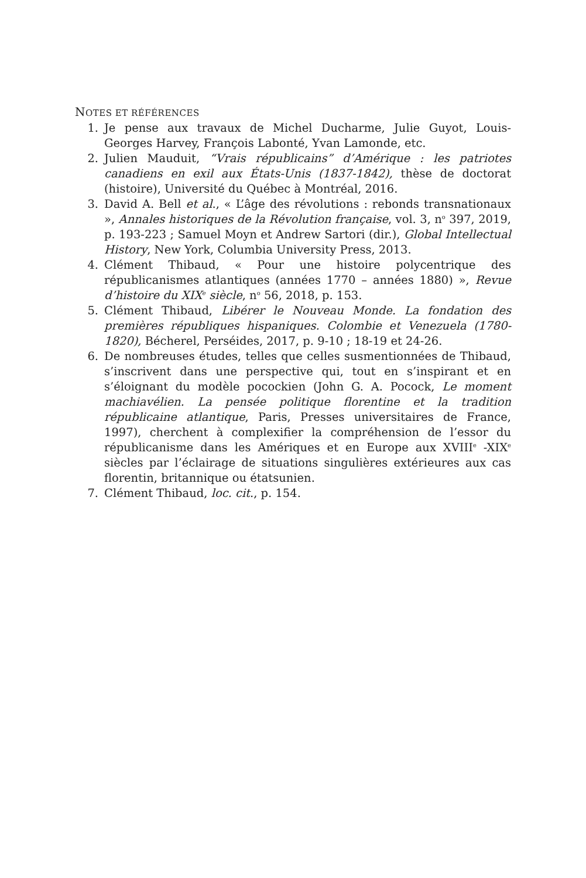NOTES ET RÉFÉRENCES
1. Je pense aux travaux de Michel Ducharme, Julie Guyot, Louis-Georges Harvey, François Labonté, Yvan Lamonde, etc.
2. Julien Mauduit, “Vrais républicains” d’Amérique : les patriotes canadiens en exil aux États-Unis (1837-1842), thèse de doctorat (histoire), Université du Québec à Montréal, 2016.
3. David A. Bell et al., « L’âge des révolutions : rebonds transnationaux », Annales historiques de la Révolution française, vol. 3, n<sup>o</sup> 397, 2019, p. 193-223 ; Samuel Moyn et Andrew Sartori (dir.), Global Intellectual History, New York, Columbia University Press, 2013.
4. Clément Thibaud, « Pour une histoire polycentrique des républicanismes atlantiques (années 1770 – années 1880) », Revue d’histoire du XIX<sup>e</sup> siècle, n<sup>o</sup> 56, 2018, p. 153.
5. Clément Thibaud, Libérer le Nouveau Monde. La fondation des premières républiques hispaniques. Colombie et Venezuela (1780-1820), Bécherel, Perséides, 2017, p. 9-10 ; 18-19 et 24-26.
6. De nombreuses études, telles que celles susmentionnées de Thibaud, s’inscrivent dans une perspective qui, tout en s’inspirant et en s’éloignant du modèle pocockien (John G. A. Pocock, Le moment machiavélien. La pensée politique florentine et la tradition républicaine atlantique, Paris, Presses universitaires de France, 1997), cherchent à complexifier la compréhension de l’essor du républicanisme dans les Amériques et en Europe aux XVIII<sup>e</sup> -XIX<sup>e</sup> siècles par l’éclairage de situations singulières extérieures aux cas florentin, britannique ou étatsunien.
7. Clément Thibaud, loc. cit., p. 154.